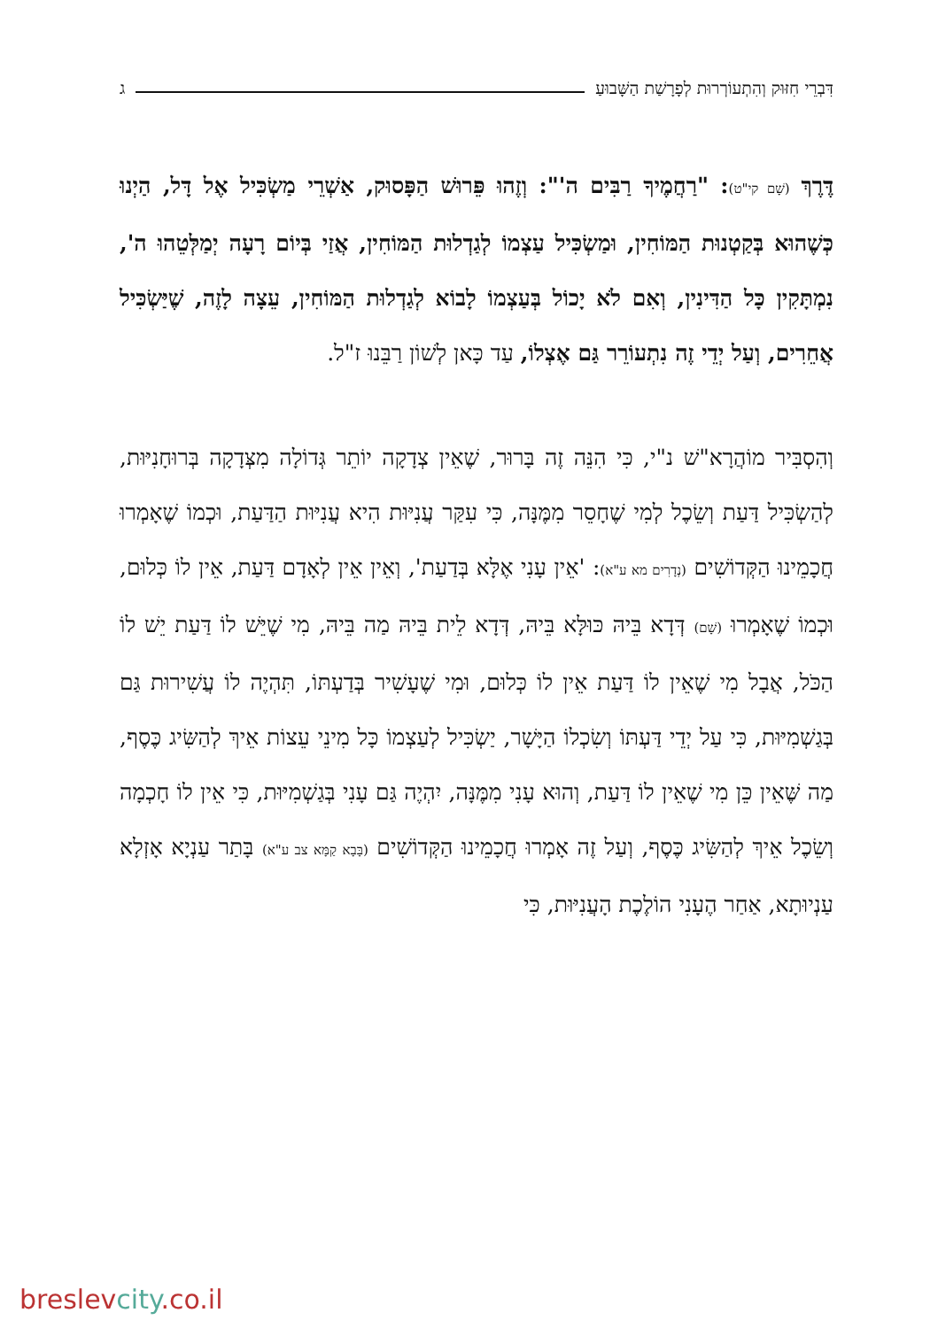דִּבְרֵי חִזּוּק וְהִתְעוֹרְרוּת לְפָרָשַׁת הַשָּׁבוּעַ ג
דֶּרֶךְ (שָׁם קי"ט): "רַחֲמֶיךָ רַבִּים ה'": וְזֶהוּ פֵּרוּשׁ הַפָּסוּק, אַשְׁרֵי מַשְׂכִּיל אֶל דָּל, הַיְנוּ כְּשֶׁהוּא בְּקַטְנוּת הַמּוֹחִין, וּמַשְׂכִּיל עַצְמוֹ לְגַדְלוּת הַמּוֹחִין, אֲזַי בְּיוֹם רָעָה יְמַלְּטֵהוּ ה', נִמְתָּקִין כָּל הַדִּינִין, וְאִם לֹא יָכוֹל בְּעַצְמוֹ לָבוֹא לְגַדְלוּת הַמּוֹחִין, עֵצָה לָזֶה, שֶׁיַּשְׂכִּיל אֲחֵרִים, וְעַל יְדֵי זֶה נִתְעוֹרֵר גַּם אֶצְלוֹ, עַד כָּאן לְשׁוֹן רַבֵּנוּ ז"ל.
וְהִסְבִּיר מוֹהֲרָא"שׁ נ"י, כִּי הִנֵּה זֶה בָּרוּר, שֶׁאֵין צְדָקָה יוֹתֵר גְּדוֹלָה מִצְּדָקָה בְּרוּחָנִיּוּת, לְהַשְׂכִּיל דַּעַת וְשֵׂכֶל לְמִי שֶׁחָסֵר מִמֶּנָּה, כִּי עִקַּר עֲנִיּוּת הִיא עֲנִיּוּת הַדַּעַת, וּכְמוֹ שֶׁאָמְרוּ חֲכָמֵינוּ הַקְּדוֹשִׁים (נְדָרִים מא ע"א): 'אֵין עָנִי אֶלָּא בְּדַעַת', וְאֵין אֵין לְאָדָם דַּעַת, אֵין לוֹ כְּלוּם, וּכְמוֹ שֶׁאָמְרוּ (שָׁם) דְּדָא בֵּיהּ כּוּלָּא בֵּיהּ, דְּדָא לֵית בֵּיהּ מַה בֵּיהּ, מִי שֶׁיֵּשׁ לוֹ דַּעַת יֵשׁ לוֹ הַכֹּל, אֲבָל מִי שֶׁאֵין לוֹ דַּעַת אֵין לוֹ כְּלוּם, וּמִי שֶׁעָשִׁיר בְּדַעְתּוֹ, תִּהְיֶה לוֹ עֲשִׁירוּת גַּם בְּגַשְׁמִיּוּת, כִּי עַל יְדֵי דַּעְתּוֹ וְשִׂכְלוֹ הַיָּשָׁר, יַשְׂכִּיל לְעַצְמוֹ כָּל מִינֵי עֵצוֹת אֵיךְ לְהַשִּׂיג כֶּסֶף, מַה שֶּׁאֵין כֵּן מִי שֶׁאֵין לוֹ דַּעַת, וְהוּא עָנִי מִמֶּנָּה, יִהְיֶה גַּם עָנִי בְּגַשְׁמִיּוּת, כִּי אֵין לוֹ חָכְמָה וְשֵׂכֶל אֵיךְ לְהַשִּׂיג כֶּסֶף, וְעַל זֶה אָמְרוּ חֲכָמֵינוּ הַקְּדוֹשִׁים (בָּבָא קַמָּא צב ע"א) בָּתַר עַנְיָא אָזְלָא עַנְיוּתָא, אַחַר הֶעָנִי הוֹלֶכֶת הָעֲנִיּוּת, כִּי
breslevcity.co.il